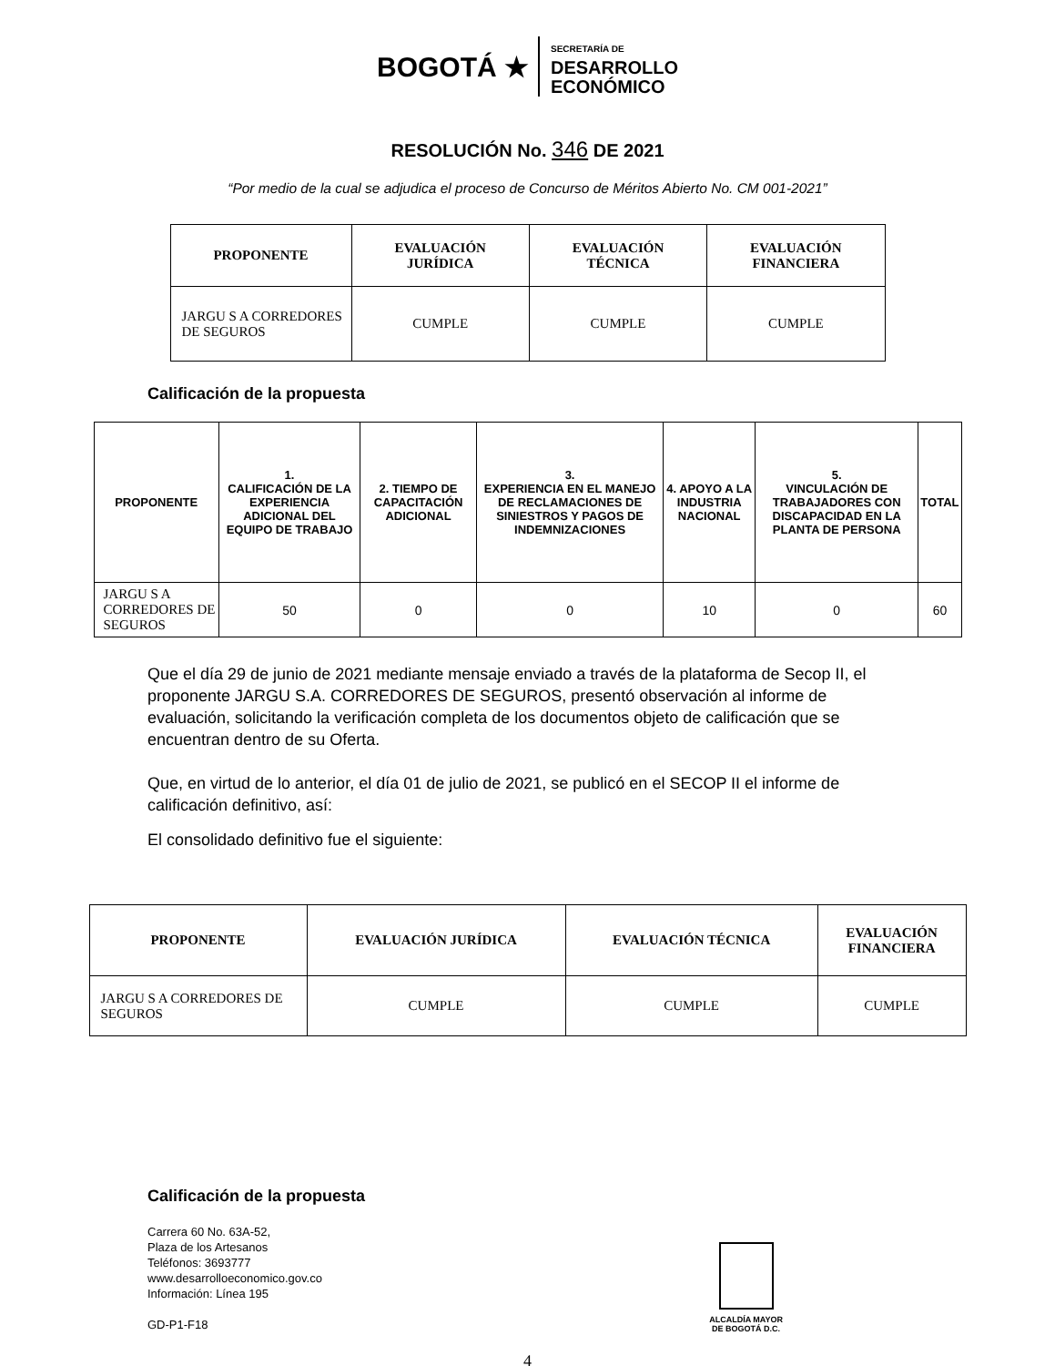BOGOTÁ ★ SECRETARÍA DE
DESARROLLO
ECONÓMICO
RESOLUCIÓN No. 346 DE 2021
“Por medio de la cual se adjudica el proceso de Concurso de Méritos Abierto No. CM 001-2021”
| PROPONENTE | EVALUACIÓN JURÍDICA | EVALUACIÓN TÉCNICA | EVALUACIÓN FINANCIERA |
| --- | --- | --- | --- |
| JARGU S A CORREDORES DE SEGUROS | CUMPLE | CUMPLE | CUMPLE |
Calificación de la propuesta
| PROPONENTE | 1. CALIFICACIÓN DE LA EXPERIENCIA ADICIONAL DEL EQUIPO DE TRABAJO | 2. TIEMPO DE CAPACITACIÓN ADICIONAL | 3. EXPERIENCIA EN EL MANEJO DE RECLAMACIONES DE SINIESTROS Y PAGOS DE INDEMNIZACIONES | 4. APOYO A LA INDUSTRIA NACIONAL | 5. VINCULACIÓN DE TRABAJADORES CON DISCAPACIDAD EN LA PLANTA DE PERSONA | TOTAL |
| --- | --- | --- | --- | --- | --- | --- |
| JARGU S A CORREDORES DE SEGUROS | 50 | 0 | 0 | 10 | 0 | 60 |
Que el día 29 de junio de 2021 mediante mensaje enviado a través de la plataforma de Secop II, el proponente JARGU S.A. CORREDORES DE SEGUROS, presentó observación al informe de evaluación, solicitando la verificación completa de los documentos objeto de calificación que se encuentran dentro de su Oferta.
Que, en virtud de lo anterior, el día 01 de julio de 2021, se publicó en el SECOP II el informe de calificación definitivo, así:
El consolidado definitivo fue el siguiente:
| PROPONENTE | EVALUACIÓN JURÍDICA | EVALUACIÓN TÉCNICA | EVALUACIÓN FINANCIERA |
| --- | --- | --- | --- |
| JARGU S A CORREDORES DE SEGUROS | CUMPLE | CUMPLE | CUMPLE |
Calificación de la propuesta
Carrera 60 No. 63A-52,
Plaza de los Artesanos
Teléfonos: 3693777
www.desarrolloeconomico.gov.co
Información: Línea 195
GD-P1-F18
ALCALDÍA MAYOR
DE BOGOTÁ D.C.
4